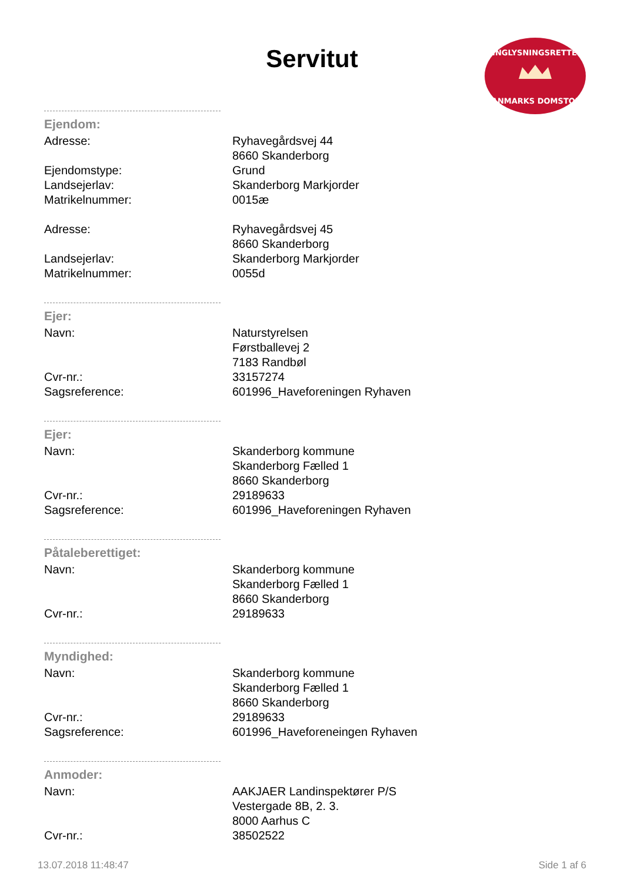Servitut
TINGLYSNINGSRETTEN
DANMARKS DOMSTOLE
Ejendom:
Adresse: Ryhavegårdsvej 44
8660 Skanderborg
Ejendomstype: Grund
Landsejerlav: Skanderborg Markjorder
Matrikelnummer: 0015æ
Adresse: Ryhavegårdsvej 45
8660 Skanderborg
Landsejerlav: Skanderborg Markjorder
Matrikelnummer: 0055d
Ejer:
Navn: Naturstyrelsen
Førstballevej 2
7183 Randbøl
Cvr-nr.: 33157274
Sagsreference: 601996_Haveforeningen Ryhaven
Ejer:
Navn: Skanderborg kommune
Skanderborg Fælled 1
8660 Skanderborg
Cvr-nr.: 29189633
Sagsreference: 601996_Haveforeningen Ryhaven
Påtaleberettiget:
Navn: Skanderborg kommune
Skanderborg Fælled 1
8660 Skanderborg
Cvr-nr.: 29189633
Myndighed:
Navn: Skanderborg kommune
Skanderborg Fælled 1
8660 Skanderborg
Cvr-nr.: 29189633
Sagsreference: 601996_Haveforeneingen Ryhaven
Anmoder:
Navn: AAKJAER Landinspektører P/S
Vestergade 8B, 2. 3.
8000 Aarhus C
Cvr-nr.: 38502522
13.07.2018 11:48:47 Side 1 af 6